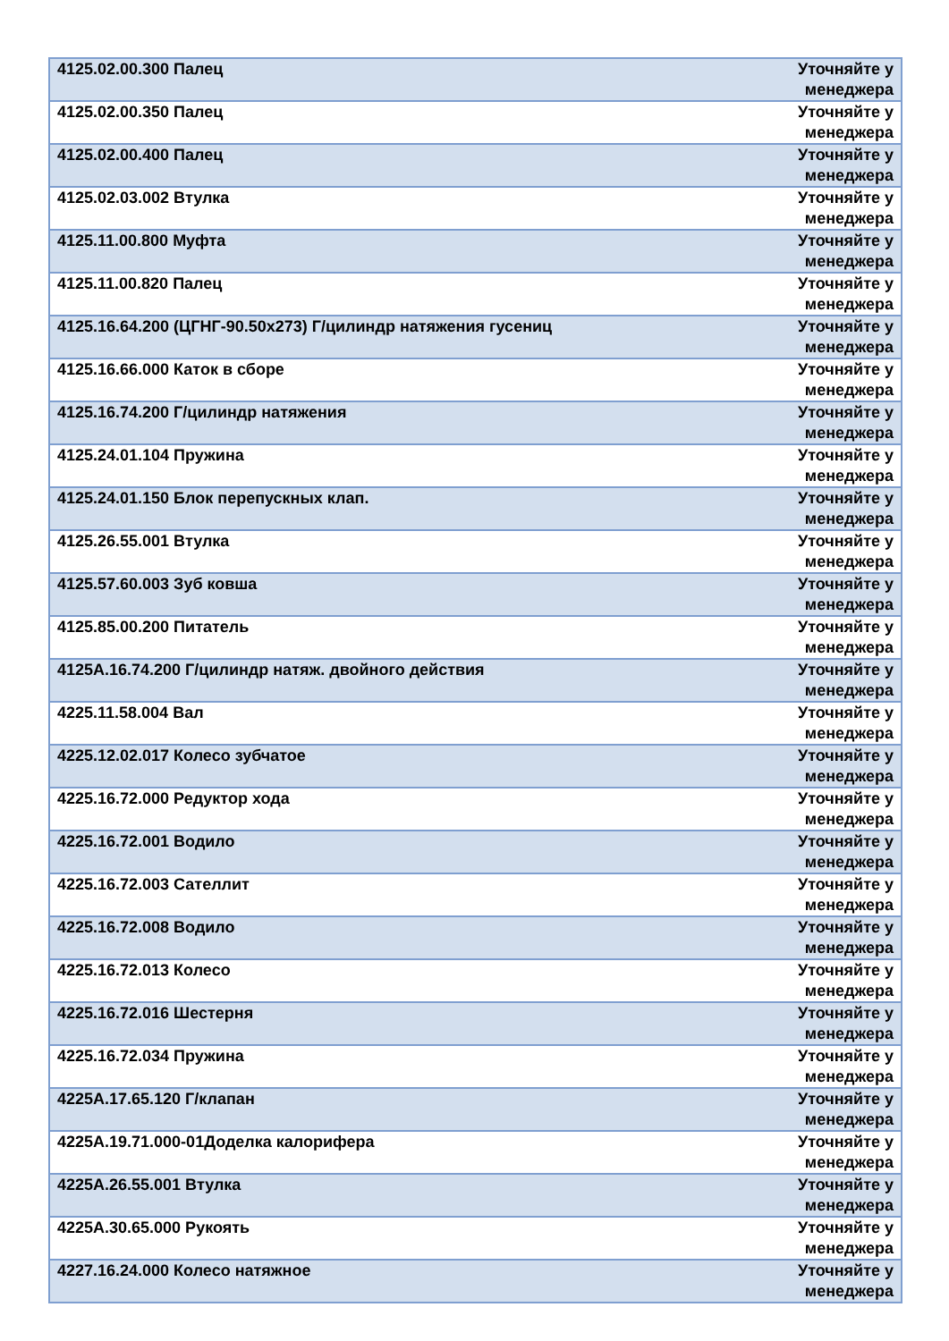| 4125.02.00.300 Палец | Уточняйте у менеджера |
| 4125.02.00.350 Палец | Уточняйте у менеджера |
| 4125.02.00.400 Палец | Уточняйте у менеджера |
| 4125.02.03.002 Втулка | Уточняйте у менеджера |
| 4125.11.00.800 Муфта | Уточняйте у менеджера |
| 4125.11.00.820 Палец | Уточняйте у менеджера |
| 4125.16.64.200 (ЦГНГ-90.50х273) Г/цилиндр натяжения гусениц | Уточняйте у менеджера |
| 4125.16.66.000 Каток в сборе | Уточняйте у менеджера |
| 4125.16.74.200 Г/цилиндр натяжения | Уточняйте у менеджера |
| 4125.24.01.104 Пружина | Уточняйте у менеджера |
| 4125.24.01.150 Блок перепускных клап. | Уточняйте у менеджера |
| 4125.26.55.001 Втулка | Уточняйте у менеджера |
| 4125.57.60.003 Зуб ковша | Уточняйте у менеджера |
| 4125.85.00.200 Питатель | Уточняйте у менеджера |
| 4125А.16.74.200 Г/цилиндр натяж. двойного действия | Уточняйте у менеджера |
| 4225.11.58.004 Вал | Уточняйте у менеджера |
| 4225.12.02.017 Колесо зубчатое | Уточняйте у менеджера |
| 4225.16.72.000 Редуктор хода | Уточняйте у менеджера |
| 4225.16.72.001 Водило | Уточняйте у менеджера |
| 4225.16.72.003 Сателлит | Уточняйте у менеджера |
| 4225.16.72.008 Водило | Уточняйте у менеджера |
| 4225.16.72.013 Колесо | Уточняйте у менеджера |
| 4225.16.72.016 Шестерня | Уточняйте у менеджера |
| 4225.16.72.034 Пружина | Уточняйте у менеджера |
| 4225А.17.65.120 Г/клапан | Уточняйте у менеджера |
| 4225А.19.71.000-01Доделка калорифера | Уточняйте у менеджера |
| 4225А.26.55.001 Втулка | Уточняйте у менеджера |
| 4225А.30.65.000 Рукоять | Уточняйте у менеджера |
| 4227.16.24.000 Колесо натяжное | Уточняйте у менеджера |